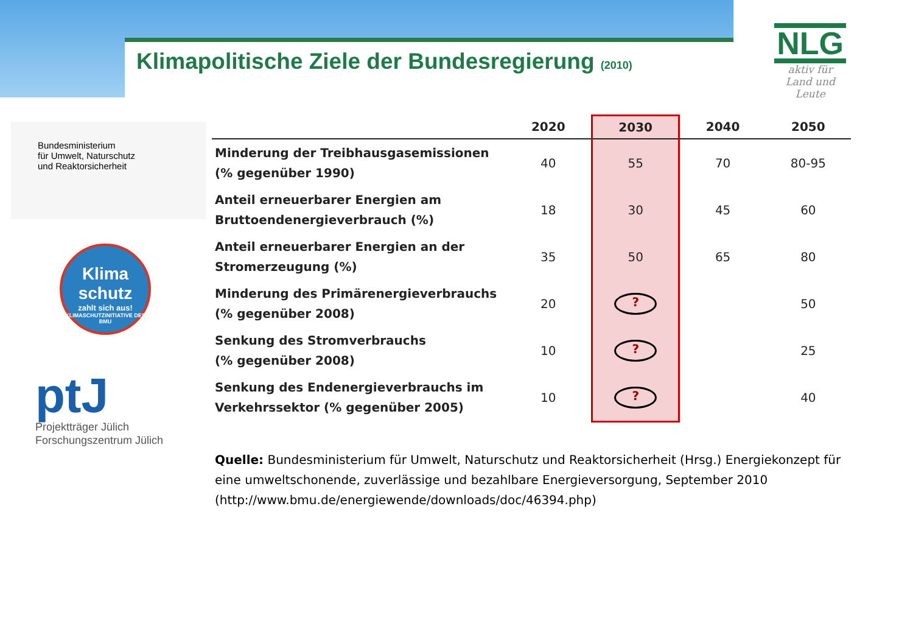Klimapolitische Ziele der Bundesregierung (2010)
NLG
aktiv für
Land und
Leute
Bundesministerium
für Umwelt, Naturschutz
und Reaktorsicherheit
Klima
schutz
zahlt sich aus!
KLIMASCHUTZINITIATIVE DES BMU
ptJ
Projektträger Jülich
Forschungszentrum Jülich
| | 2020 | 2030 | 2040 | 2050 |
| --- | --- | --- | --- | --- |
| Minderung der Treibhausgasemissionen (% gegenüber 1990) | 40 | 55 | 70 | 80-95 |
| Anteil erneuerbarer Energien am Bruttoendenergieverbrauch (%) | 18 | 30 | 45 | 60 |
| Anteil erneuerbarer Energien an der Stromerzeugung (%) | 35 | 50 | 65 | 80 |
| Minderung des Primärenergieverbrauchs (% gegenüber 2008) | 20 | ? | | 50 |
| Senkung des Stromverbrauchs (% gegenüber 2008) | 10 | ? | | 25 |
| Senkung des Endenergieverbrauchs im Verkehrssektor (% gegenüber 2005) | 10 | ? | | 40 |
Quelle: Bundesministerium für Umwelt, Naturschutz und Reaktorsicherheit (Hrsg.) Energiekonzept für eine umweltschonende, zuverlässige und bezahlbare Energieversorgung, September 2010 (http://www.bmu.de/energiewende/downloads/doc/46394.php)